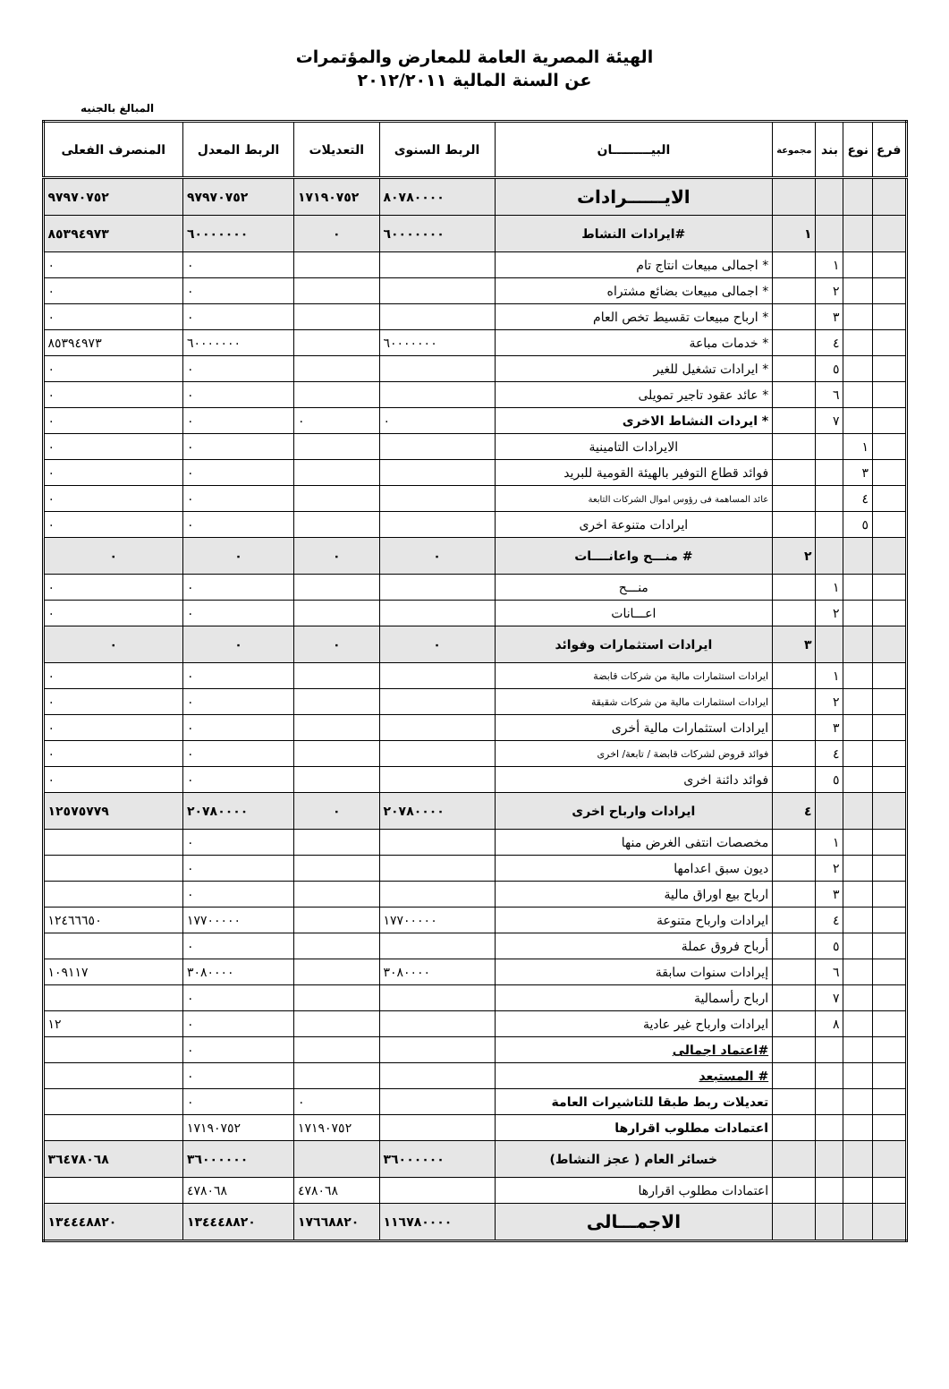الهيئة المصرية العامة للمعارض والمؤتمرات
عن السنة المالية ٢٠١٢/٢٠١١
المبالغ بالجنيه
| فرع | نوع | بند | مجموعة | البيـــــــــان | الربط السنوى | التعديلات | الربط المعدل | المنصرف الفعلى |
| --- | --- | --- | --- | --- | --- | --- | --- | --- |
| | | | | الايــــــرادات | ٨٠٧٨٠٠٠٠ | ١٧١٩٠٧٥٢ | ٩٧٩٧٠٧٥٢ | ٩٧٩٧٠٧٥٢ |
| | | | ١ | #ايرادات النشاط | ٦٠٠٠٠٠٠٠ | ٠ | ٦٠٠٠٠٠٠٠ | ٨٥٣٩٤٩٧٣ |
| | | ١ | | * اجمالى مبيعات انتاج تام | | | ٠ | ٠ |
| | | ٢ | | * اجمالى مبيعات بضائع مشتراه | | | ٠ | ٠ |
| | | ٣ | | * ارباح مبيعات تقسيط تخص العام | | | ٠ | ٠ |
| | | ٤ | | * خدمات مباعة | ٦٠٠٠٠٠٠٠ | | ٦٠٠٠٠٠٠٠ | ٨٥٣٩٤٩٧٣ |
| | | ٥ | | * ايرادات تشغيل للغير | | | ٠ | ٠ |
| | | ٦ | | * عائد عقود تاجير تمويلى | | | ٠ | ٠ |
| | | ٧ | | * ايردات النشاط الاخرى | ٠ | ٠ | ٠ | ٠ |
| | ١ | | | الايرادات التامينية | | | ٠ | ٠ |
| | ٣ | | | فوائد قطاع التوفير بالهيئة القومية للبريد | | | ٠ | ٠ |
| | ٤ | | | عائد المساهمة فى رؤوس اموال الشركات التابعة | | | ٠ | ٠ |
| | ٥ | | | ايرادات متنوعة اخرى | | | ٠ | ٠ |
| | | | ٢ | # منـــح واعانــــات | ٠ | ٠ | ٠ | ٠ |
| | | ١ | | منـــح | | | ٠ | ٠ |
| | | ٢ | | اعـــانات | | | ٠ | ٠ |
| | | | ٣ | ايرادات استثمارات وفوائد | ٠ | ٠ | ٠ | ٠ |
| | | ١ | | ايرادات استثمارات مالية من شركات قابضة | | | ٠ | ٠ |
| | | ٢ | | ايرادات استثمارات مالية من شركات شقيقة | | | ٠ | ٠ |
| | | ٣ | | ايرادات استثمارات مالية أخرى | | | ٠ | ٠ |
| | | ٤ | | فوائد قروض لشركات قابضة / تابعة/ اخرى | | | ٠ | ٠ |
| | | ٥ | | فوائد دائنة اخرى | | | ٠ | ٠ |
| | | | ٤ | ايرادات وارباح اخرى | ٢٠٧٨٠٠٠٠ | ٠ | ٢٠٧٨٠٠٠٠ | ١٢٥٧٥٧٧٩ |
| | | ١ | | مخصصات انتفى الغرض منها | | | ٠ | |
| | | ٢ | | ديون سبق اعدامها | | | ٠ | |
| | | ٣ | | ارباح بيع اوراق مالية | | | ٠ | |
| | | ٤ | | ايرادات وارباح متنوعة | ١٧٧٠٠٠٠٠ | | ١٧٧٠٠٠٠٠ | ١٢٤٦٦٦٥٠ |
| | | ٥ | | أرباح فروق عملة | | | ٠ | |
| | | ٦ | | إيرادات سنوات سابقة | ٣٠٨٠٠٠٠ | | ٣٠٨٠٠٠٠ | ١٠٩١١٧ |
| | | ٧ | | ارباح رأسمالية | | | ٠ | |
| | | ٨ | | ايرادات وارباح غير عادية | | | ٠ | ١٢ |
| | | | | #اعتماد اجمالى | | | ٠ | |
| | | | | # المستبعد | | | ٠ | |
| | | | | تعديلات ربط طبقا للتاشيرات العامة | | ٠ | ٠ | |
| | | | | اعتمادات مطلوب اقرارها | | ١٧١٩٠٧٥٢ | ١٧١٩٠٧٥٢ | |
| | | | | خسائر العام ( عجز النشاط) | ٣٦٠٠٠٠٠٠ | | ٣٦٠٠٠٠٠٠ | ٣٦٤٧٨٠٦٨ |
| | | | | اعتمادات مطلوب اقرارها | | ٤٧٨٠٦٨ | ٤٧٨٠٦٨ | |
| | | | | الاجمـــالى | ١١٦٧٨٠٠٠٠ | ١٧٦٦٨٨٢٠ | ١٣٤٤٤٨٨٢٠ | ١٣٤٤٤٨٨٢٠ |